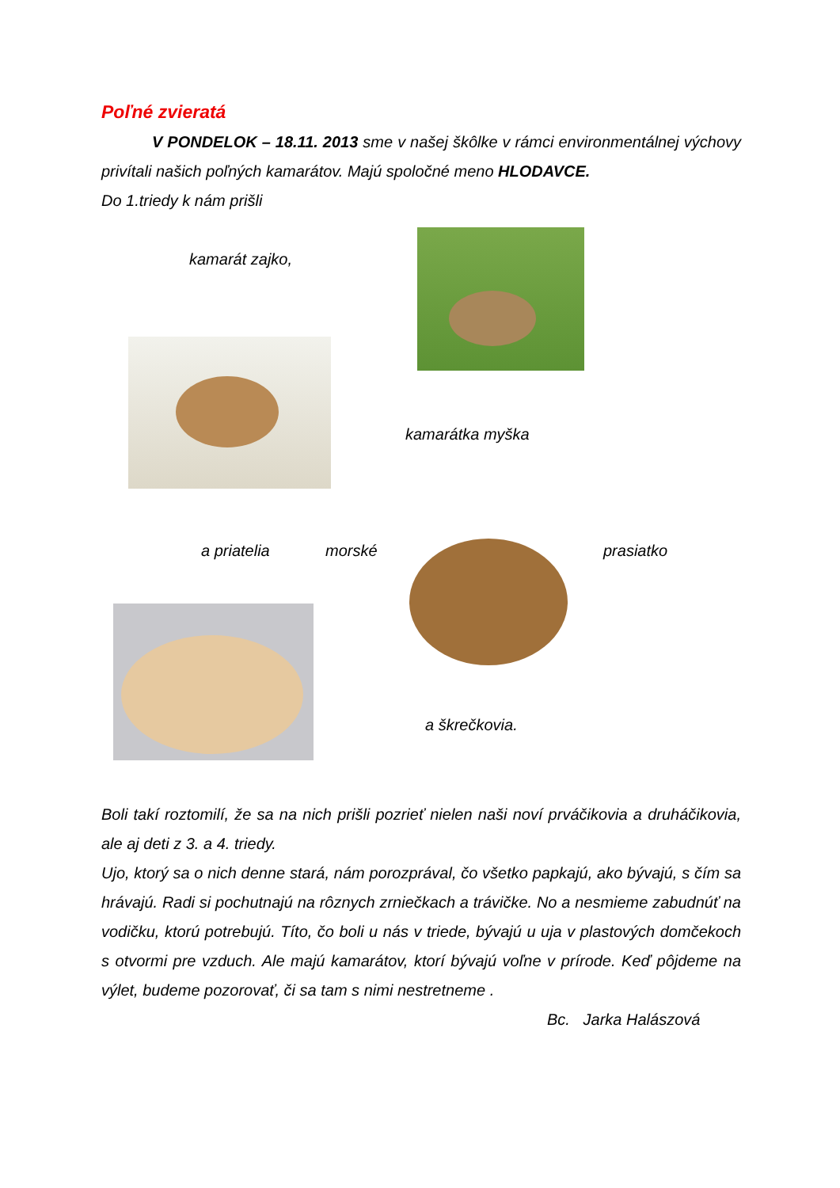Poľné zvieratá
V PONDELOK – 18.11. 2013 sme v našej škôlke v rámci environmentálnej výchovy privítali našich poľných kamarátov. Majú spoločné meno HLODAVCE.
Do 1.triedy k nám prišli
kamarát zajko,
kamarátka myška
a priatelia morské prasiatko
a škrečkovia.
Boli takí roztomilí, že sa na nich prišli pozrieť nielen naši noví prváčikovia a druháčikovia, ale aj deti z 3. a 4. triedy.
Ujo, ktorý sa o nich denne stará, nám porozprával, čo všetko papkajú, ako bývajú, s čím sa hrávajú. Radi si pochutnajú na rôznych zrniečkach a trávičke. No a nesmieme zabudnúť na vodičku, ktorú potrebujú. Títo, čo boli u nás v triede, bývajú u uja v plastových domčekoch s otvormi pre vzduch. Ale majú kamarátov, ktorí bývajú voľne v prírode. Keď pôjdeme na výlet, budeme pozorovať, či sa tam s nimi nestretneme .
Bc. Jarka Halászová